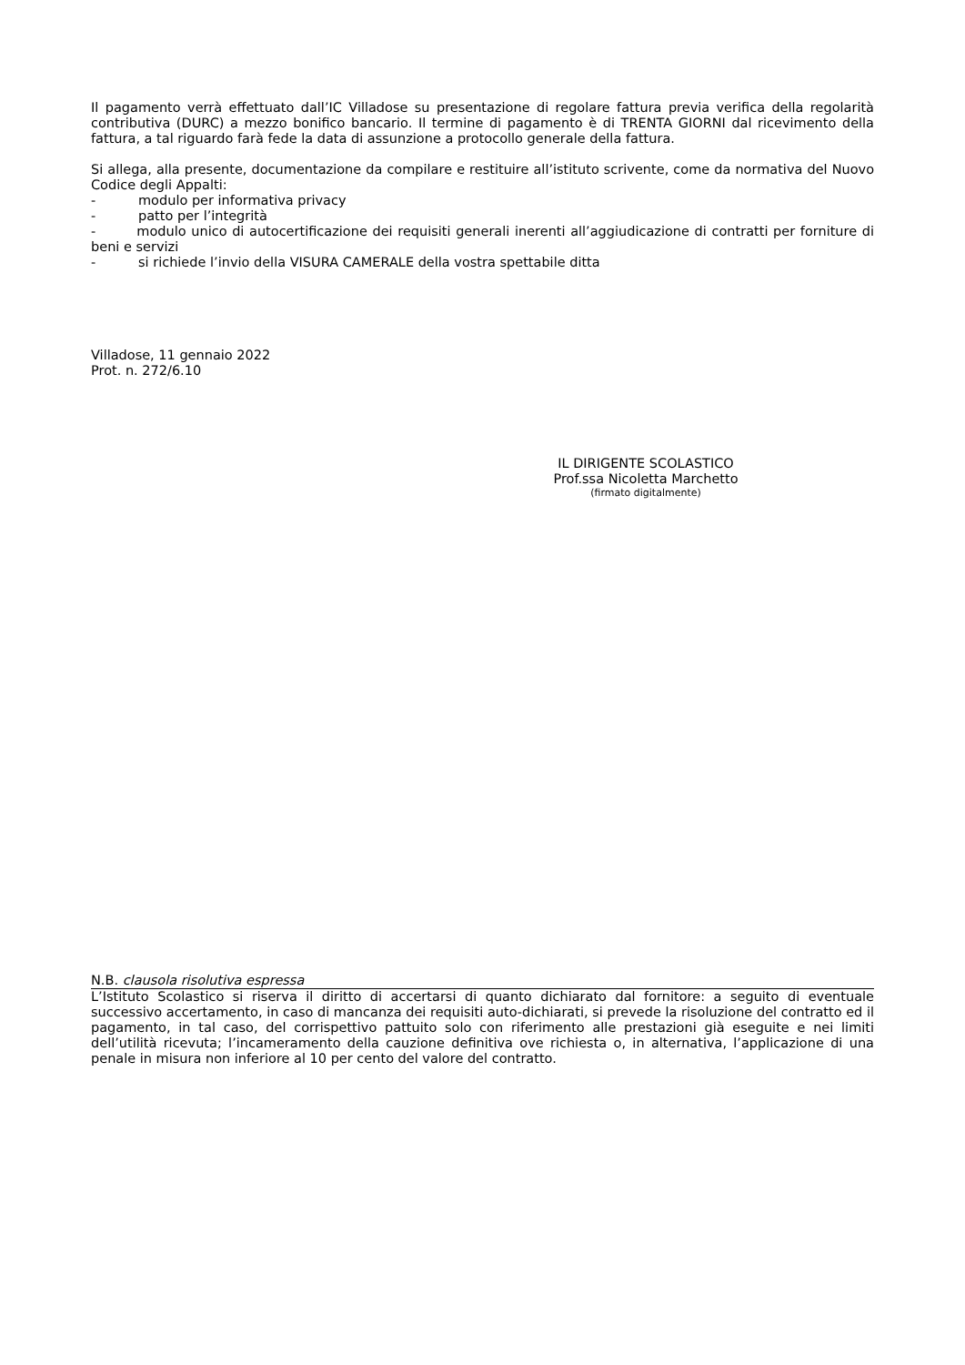Il pagamento verrà effettuato dall’IC Villadose su presentazione di regolare fattura previa verifica della regolarità contributiva (DURC) a mezzo bonifico bancario. Il termine di pagamento è di TRENTA GIORNI dal ricevimento della fattura, a tal riguardo farà fede la data di assunzione a protocollo generale della fattura.
Si allega, alla presente, documentazione da compilare e restituire all’istituto scrivente, come da normativa del Nuovo Codice degli Appalti:
- modulo per informativa privacy
- patto per l’integrità
- modulo unico di autocertificazione dei requisiti generali inerenti all’aggiudicazione di contratti per forniture di beni e servizi
- si richiede l’invio della VISURA CAMERALE della vostra spettabile ditta
Villadose, 11 gennaio 2022
Prot. n. 272/6.10
IL DIRIGENTE SCOLASTICO
Prof.ssa Nicoletta Marchetto
(firmato digitalmente)
N.B. clausola risolutiva espressa
L’Istituto Scolastico si riserva il diritto di accertarsi di quanto dichiarato dal fornitore: a seguito di eventuale successivo accertamento, in caso di mancanza dei requisiti auto-dichiarati, si prevede la risoluzione del contratto ed il pagamento, in tal caso, del corrispettivo pattuito solo con riferimento alle prestazioni già eseguite e nei limiti dell’utilità ricevuta; l’incameramento della cauzione definitiva ove richiesta o, in alternativa, l’applicazione di una penale in misura non inferiore al 10 per cento del valore del contratto.